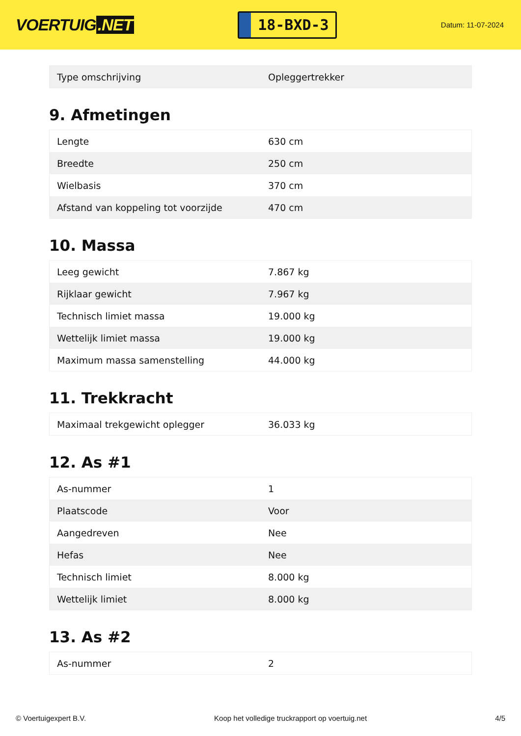VOERTUIG.NET
18-BXD-3
Datum: 11-07-2024
| Type omschrijving | Opleggertrekker |
9. Afmetingen
| Lengte | 630 cm |
| Breedte | 250 cm |
| Wielbasis | 370 cm |
| Afstand van koppeling tot voorzijde | 470 cm |
10. Massa
| Leeg gewicht | 7.867 kg |
| Rijklaar gewicht | 7.967 kg |
| Technisch limiet massa | 19.000 kg |
| Wettelijk limiet massa | 19.000 kg |
| Maximum massa samenstelling | 44.000 kg |
11. Trekkracht
| Maximaal trekgewicht oplegger | 36.033 kg |
12. As #1
| As-nummer | 1 |
| Plaatscode | Voor |
| Aangedreven | Nee |
| Hefas | Nee |
| Technisch limiet | 8.000 kg |
| Wettelijk limiet | 8.000 kg |
13. As #2
| As-nummer | 2 |
© Voertuigexpert B.V. Koop het volledige truckrapport op voertuig.net 4/5